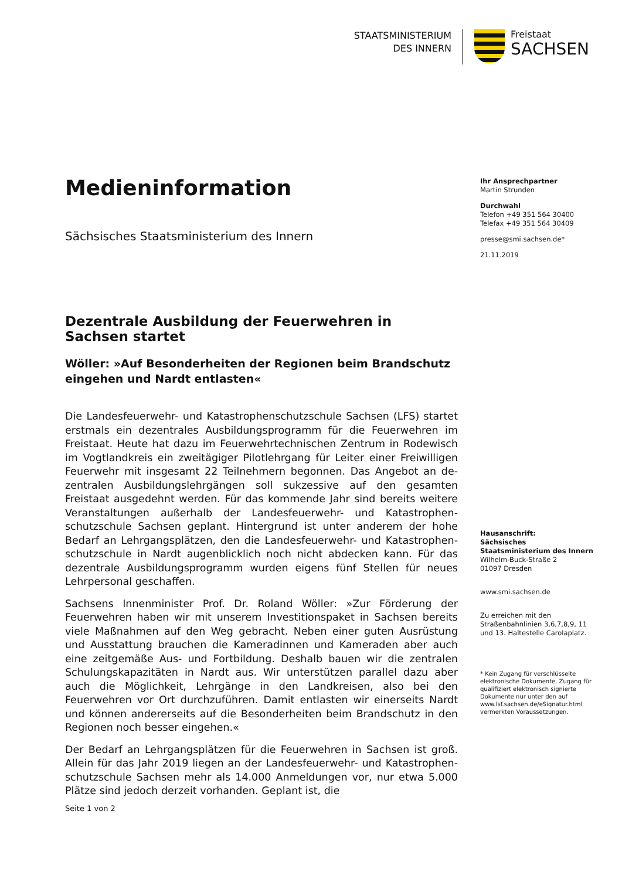STAATSMINISTERIUM
DES INNERN
Freistaat
SACHSEN
Medieninformation
Sächsisches Staatsministerium des Innern
Dezentrale Ausbildung der Feuerwehren in Sachsen startet
Wöller: »Auf Besonderheiten der Regionen beim Brandschutz eingehen und Nardt entlasten«
Die Landesfeuerwehr- und Katastrophenschutzschule Sachsen (LFS) startet erstmals ein dezentrales Ausbildungsprogramm für die Feuerwehren im Freistaat. Heute hat dazu im Feuerwehrtechnischen Zentrum in Rodewisch im Vogtlandkreis ein zweitägiger Pilotlehrgang für Leiter einer Freiwilligen Feuerwehr mit insgesamt 22 Teilnehmern begonnen. Das Angebot an de-zentralen Ausbildungslehrgängen soll sukzessive auf den gesamten Freistaat ausgedehnt werden. Für das kommende Jahr sind bereits weitere Veranstaltungen außerhalb der Landesfeuerwehr- und Katastrophen-schutzschule Sachsen geplant. Hintergrund ist unter anderem der hohe Bedarf an Lehrgangsplätzen, den die Landesfeuerwehr- und Katastrophen-schutzschule in Nardt augenblicklich noch nicht abdecken kann. Für das dezentrale Ausbildungsprogramm wurden eigens fünf Stellen für neues Lehrpersonal geschaffen.
Sachsens Innenminister Prof. Dr. Roland Wöller: »Zur Förderung der Feuerwehren haben wir mit unserem Investitionspaket in Sachsen bereits viele Maßnahmen auf den Weg gebracht. Neben einer guten Ausrüstung und Ausstattung brauchen die Kameradinnen und Kameraden aber auch eine zeitgemäße Aus- und Fortbildung. Deshalb bauen wir die zentralen Schulungskapazitäten in Nardt aus. Wir unterstützen parallel dazu aber auch die Möglichkeit, Lehrgänge in den Landkreisen, also bei den Feuerwehren vor Ort durchzuführen. Damit entlasten wir einerseits Nardt und können andererseits auf die Besonderheiten beim Brandschutz in den Regionen noch besser eingehen.«
Der Bedarf an Lehrgangsplätzen für die Feuerwehren in Sachsen ist groß. Allein für das Jahr 2019 liegen an der Landesfeuerwehr- und Katastrophen-schutzschule Sachsen mehr als 14.000 Anmeldungen vor, nur etwa 5.000 Plätze sind jedoch derzeit vorhanden. Geplant ist, die
Ihr Ansprechpartner
Martin Strunden
Durchwahl
Telefon +49 351 564 30400
Telefax +49 351 564 30409
presse@smi.sachsen.de*
21.11.2019
Hausanschrift:
Sächsisches Staatsministerium des Innern
Wilhelm-Buck-Straße 2
01097 Dresden
www.smi.sachsen.de
Zu erreichen mit den Straßenbahnlinien 3,6,7,8,9, 11 und 13. Haltestelle Carolaplatz.
* Kein Zugang für verschlüsselte elektronische Dokumente. Zugang für qualifiziert elektronisch signierte Dokumente nur unter den auf www.lsf.sachsen.de/eSignatur.html vermerkten Voraussetzungen.
Seite 1 von 2